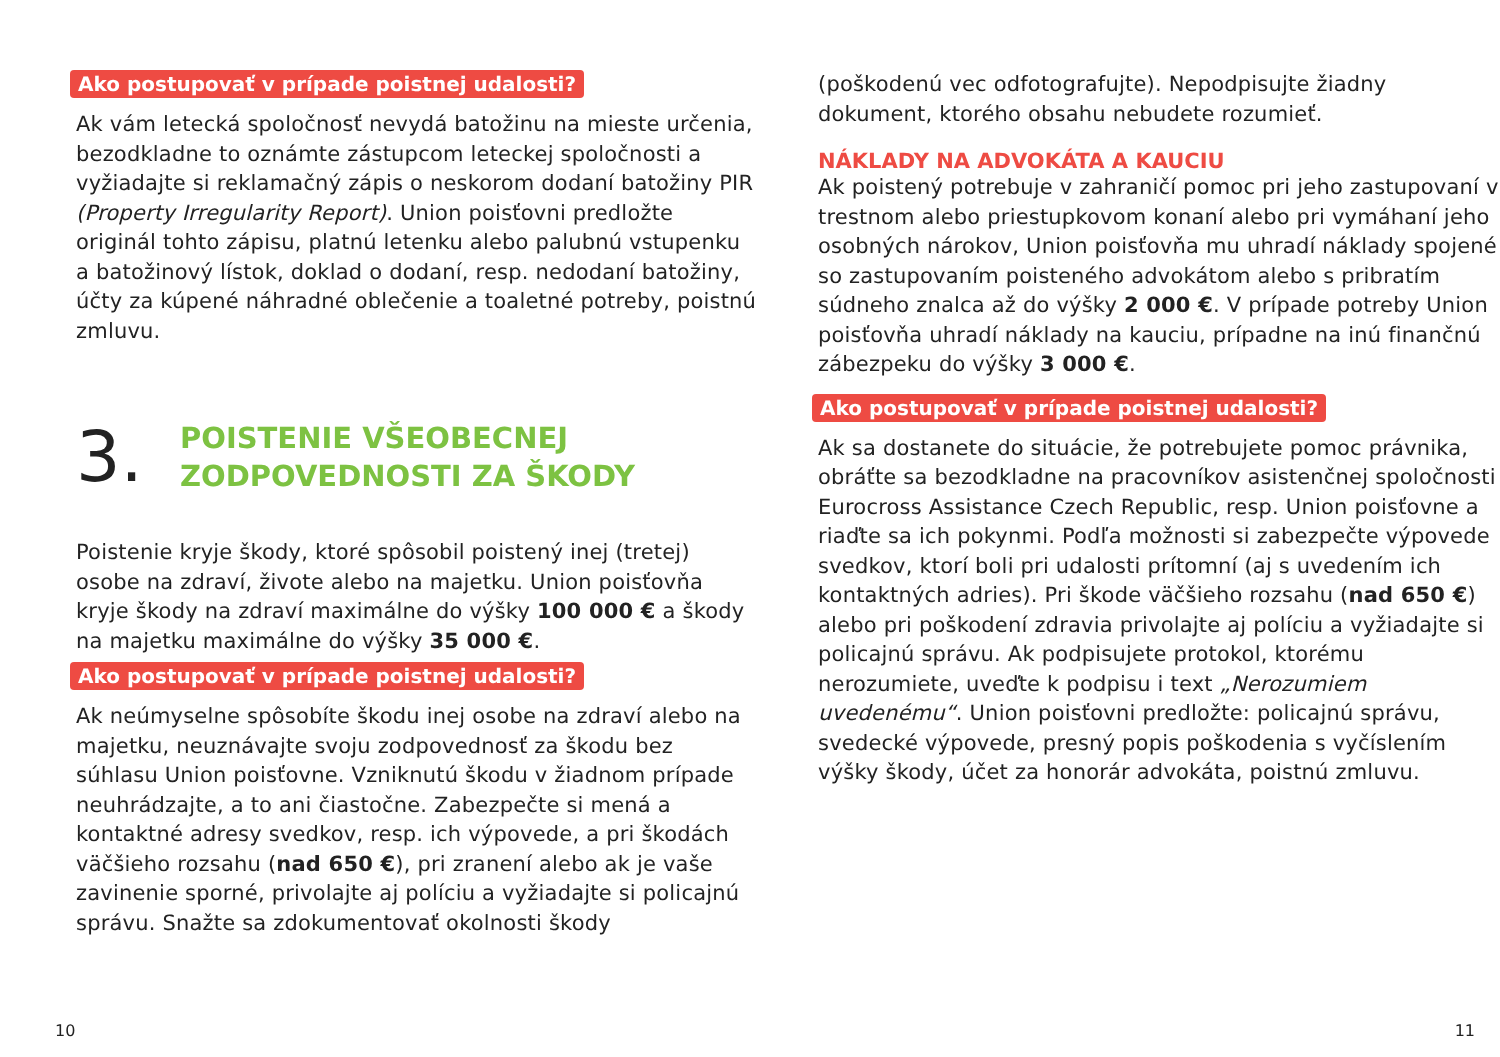Ako postupovať v prípade poistnej udalosti?
Ak vám letecká spoločnosť nevydá batožinu na mieste určenia, bezodkladne to oznámte zástupcom leteckej spoločnosti a vyžiadajte si reklamačný zápis o ne­skorom dodaní batožiny PIR (Property Irregularity Report). Union poisťovni predložte originál tohto zápisu, platnú letenku alebo palubnú vstupenku a batožinový lístok, doklad o dodaní, resp. nedodaní batožiny, účty za kúpené náhradné oblečenie a toaletné potreby, poistnú zmluvu.
3.
POISTENIE VŠEOBECNEJ
ZODPOVEDNOSTI ZA ŠKODY
Poistenie kryje škody, ktoré spôsobil poistený inej (tretej) osobe na zdraví, živote alebo na majetku. Union poisťovňa kryje škody na zdraví maximálne do výšky 100 000 € a škody na majetku maximálne do výšky 35 000 €.
Ako postupovať v prípade poistnej udalosti?
Ak neúmyselne spôsobíte škodu inej osobe na zdraví alebo na majetku, neuznávajte svoju zodpovednosť za škodu bez súhlasu Union poisťovne. Vzniknutú škodu v žiadnom prípade neuhrádzajte, a to ani čiastočne. Zabezpečte si mená a kontaktné adresy svedkov, resp. ich výpovede, a pri škodách väčšieho rozsahu (nad 650 €), pri zranení alebo ak je vaše zavinenie sporné, privolajte aj políciu a vyžiadajte si policajnú správu. Snažte sa zdokumentovať okolnosti škody
10
(poškodenú vec odfotografujte). Nepodpisujte žiadny dokument, ktorého obsahu nebudete rozumieť.
NÁKLADY NA ADVOKÁTA A KAUCIU
Ak poistený potrebuje v zahraničí pomoc pri jeho zastupovaní v trestnom alebo priestupkovom konaní alebo pri vymáhaní jeho osobných nárokov, Union poisťovňa mu uhradí náklady spojené so zastupovaním poisteného advokátom alebo s pribratím súdneho znalca až do výšky 2 000 €. V prípade potreby Union poisťovňa uhradí náklady na kauciu, prípadne na inú finančnú zábezpeku do výšky 3 000 €.
Ako postupovať v prípade poistnej udalosti?
Ak sa dostanete do situácie, že potrebujete pomoc právnika, obráťte sa bezodkladne na pracovníkov asistenčnej spoločnosti Eurocross Assistance Czech Republic, resp. Union poisťovne a riaďte sa ich pokynmi. Podľa možnosti si zabezpečte výpovede svedkov, ktorí boli pri udalosti prítomní (aj s uvedením ich kontaktných adries). Pri škode väčšieho rozsahu (nad 650 €) alebo pri poškodení zdravia privolajte aj políciu a vyžiadajte si policajnú správu. Ak podpisujete protokol, ktorému nerozumiete, uveďte k podpisu i text „Nerozumiem uvedenému“. Union poisťovni predložte: policajnú správu, svedecké výpovede, presný popis poškodenia s vyčíslením výšky škody, účet za honorár advokáta, poistnú zmluvu.
11